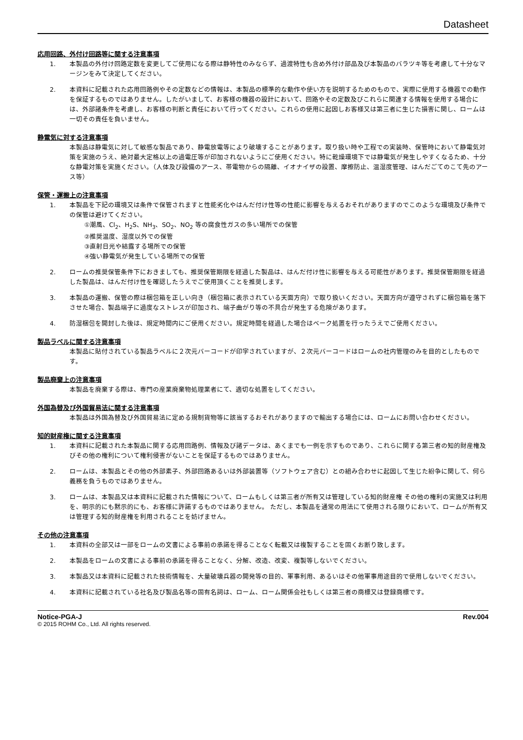Datasheet
応用回路、外付け回路等に関する注意事項
1. 本製品の外付け回路定数を変更してご使用になる際は静特性のみならず、過渡特性も含め外付け部品及び本製品のバラツキ等を考慮して十分なマージンをみて決定してください。
2. 本資料に記載された応用回路例やその定数などの情報は、本製品の標準的な動作や使い方を説明するためのもので、実際に使用する機器での動作を保証するものではありません。したがいまして、お客様の機器の設計において、回路やその定数及びこれらに関連する情報を使用する場合には、外部諸条件を考慮し、お客様の判断と責任において行ってください。これらの使用に起因しお客様又は第三者に生じた損害に関し、ロームは一切その責任を負いません。
静電気に対する注意事項
本製品は静電気に対して敏感な製品であり、静電放電等により破壊することがあります。取り扱い時や工程での実装時、保管時において静電気対策を実施のうえ、絶対最大定格以上の過電圧等が印加されないようにご使用ください。特に乾燥環境下では静電気が発生しやすくなるため、十分な静電対策を実施ください。（人体及び設備のアース、帯電物からの隔離、イオナイザの設置、摩擦防止、温湿度管理、はんだごてのこて先のアース等）
保管・運搬上の注意事項
1. 本製品を下記の環境又は条件で保管されますと性能劣化やはんだ付け性等の性能に影響を与えるおそれがありますのでこのような環境及び条件での保管は避けてください。
①潮風、Cl<sub>2</sub>、H<sub>2</sub>S、NH<sub>3</sub>、SO<sub>2</sub>、NO<sub>2</sub> 等の腐食性ガスの多い場所での保管
②推奨温度、湿度以外での保管
③直射日光や結露する場所での保管
④強い静電気が発生している場所での保管
2. ロームの推奨保管条件下におきましても、推奨保管期限を経過した製品は、はんだ付け性に影響を与える可能性があります。推奨保管期限を経過した製品は、はんだ付け性を確認したうえでご使用頂くことを推奨します。
3. 本製品の運搬、保管の際は梱包箱を正しい向き（梱包箱に表示されている天面方向）で取り扱いください。天面方向が遵守されずに梱包箱を落下させた場合、製品端子に過度なストレスが印加され、端子曲がり等の不具合が発生する危険があります。
4. 防湿梱包を開封した後は、規定時間内にご使用ください。規定時間を経過した場合はベーク処置を行ったうえでご使用ください。
製品ラベルに関する注意事項
本製品に貼付されている製品ラベルに２次元バーコードが印字されていますが、２次元バーコードはロームの社内管理のみを目的としたものです。
製品廃棄上の注意事項
本製品を廃棄する際は、専門の産業廃棄物処理業者にて、適切な処置をしてください。
外国為替及び外国貿易法に関する注意事項
本製品は外国為替及び外国貿易法に定める規制貨物等に該当するおそれがありますので輸出する場合には、ロームにお問い合わせください。
知的財産権に関する注意事項
1. 本資料に記載された本製品に関する応用回路例、情報及び諸データは、あくまでも一例を示すものであり、これらに関する第三者の知的財産権及びその他の権利について権利侵害がないことを保証するものではありません。
2. ロームは、本製品とその他の外部素子、外部回路あるいは外部装置等（ソフトウェア含む）との組み合わせに起因して生じた紛争に関して、何ら義務を負うものではありません。
3. ロームは、本製品又は本資料に記載された情報について、ロームもしくは第三者が所有又は管理している知的財産権 その他の権利の実施又は利用を、明示的にも黙示的にも、お客様に許諾するものではありません。 ただし、本製品を通常の用法にて使用される限りにおいて、ロームが所有又は管理する知的財産権を利用されることを妨げません。
その他の注意事項
1. 本資料の全部又は一部をロームの文書による事前の承諾を得ることなく転載又は複製することを固くお断り致します。
2. 本製品をロームの文書による事前の承諾を得ることなく、分解、改造、改変、複製等しないでください。
3. 本製品又は本資料に記載された技術情報を、大量破壊兵器の開発等の目的、軍事利用、あるいはその他軍事用途目的で使用しないでください。
4. 本資料に記載されている社名及び製品名等の固有名詞は、ローム、ローム関係会社もしくは第三者の商標又は登録商標です。
Notice-PGA-J Rev.004
© 2015 ROHM Co., Ltd. All rights reserved.